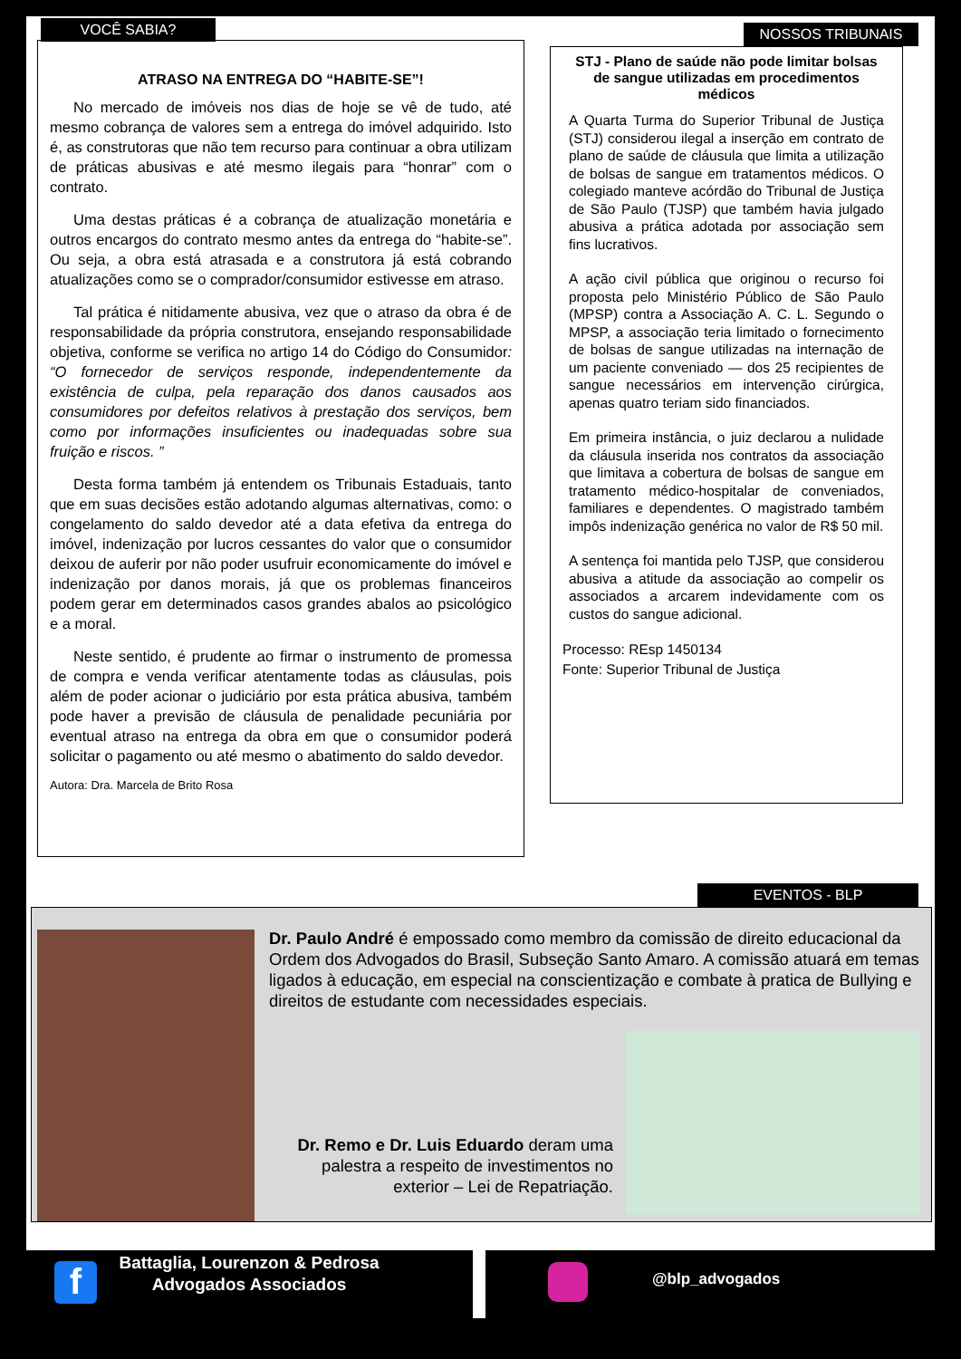VOCÊ SABIA?
ATRASO NA ENTREGA DO “HABITE-SE”!
No mercado de imóveis nos dias de hoje se vê de tudo, até mesmo cobrança de valores sem a entrega do imóvel adquirido. Isto é, as construtoras que não tem recurso para continuar a obra utilizam de práticas abusivas e até mesmo ilegais para “honrar” com o contrato.
Uma destas práticas é a cobrança de atualização monetária e outros encargos do contrato mesmo antes da entrega do “habite-se”. Ou seja, a obra está atrasada e a construtora já está cobrando atualizações como se o comprador/consumidor estivesse em atraso.
Tal prática é nitidamente abusiva, vez que o atraso da obra é de responsabilidade da própria construtora, ensejando responsabilidade objetiva, conforme se verifica no artigo 14 do Código do Consumidor: “O fornecedor de serviços responde, independentemente da existência de culpa, pela reparação dos danos causados aos consumidores por defeitos relativos à prestação dos serviços, bem como por informações insuficientes ou inadequadas sobre sua fruição e riscos. ”
Desta forma também já entendem os Tribunais Estaduais, tanto que em suas decisões estão adotando algumas alternativas, como: o congelamento do saldo devedor até a data efetiva da entrega do imóvel, indenização por lucros cessantes do valor que o consumidor deixou de auferir por não poder usufruir economicamente do imóvel e indenização por danos morais, já que os problemas financeiros podem gerar em determinados casos grandes abalos ao psicológico e a moral.
Neste sentido, é prudente ao firmar o instrumento de promessa de compra e venda verificar atentamente todas as cláusulas, pois além de poder acionar o judiciário por esta prática abusiva, também pode haver a previsão de cláusula de penalidade pecuniária por eventual atraso na entrega da obra em que o consumidor poderá solicitar o pagamento ou até mesmo o abatimento do saldo devedor.
Autora: Dra. Marcela de Brito Rosa
NOSSOS TRIBUNAIS
STJ - Plano de saúde não pode limitar bolsas de sangue utilizadas em procedimentos médicos
A Quarta Turma do Superior Tribunal de Justiça (STJ) considerou ilegal a inserção em contrato de plano de saúde de cláusula que limita a utilização de bolsas de sangue em tratamentos médicos. O colegiado manteve acórdão do Tribunal de Justiça de São Paulo (TJSP) que também havia julgado abusiva a prática adotada por associação sem fins lucrativos.
A ação civil pública que originou o recurso foi proposta pelo Ministério Público de São Paulo (MPSP) contra a Associação A. C. L. Segundo o MPSP, a associação teria limitado o fornecimento de bolsas de sangue utilizadas na internação de um paciente conveniado — dos 25 recipientes de sangue necessários em intervenção cirúrgica, apenas quatro teriam sido financiados.
Em primeira instância, o juiz declarou a nulidade da cláusula inserida nos contratos da associação que limitava a cobertura de bolsas de sangue em tratamento médico-hospitalar de conveniados, familiares e dependentes. O magistrado também impôs indenização genérica no valor de R$ 50 mil.
A sentença foi mantida pelo TJSP, que considerou abusiva a atitude da associação ao compelir os associados a arcarem indevidamente com os custos do sangue adicional.
Processo: REsp 1450134
Fonte: Superior Tribunal de Justiça
EVENTOS - BLP
Dr. Paulo André é empossado como membro da comissão de direito educacional da Ordem dos Advogados do Brasil, Subseção Santo Amaro. A comissão atuará em temas ligados à educação, em especial na conscientização e combate à pratica de Bullying e direitos de estudante com necessidades especiais.
Dr. Remo e Dr. Luis Eduardo deram uma palestra a respeito de investimentos no exterior – Lei de Repatriação.
f
Battaglia, Lourenzon & Pedrosa
Advogados Associados
@blp_advogados